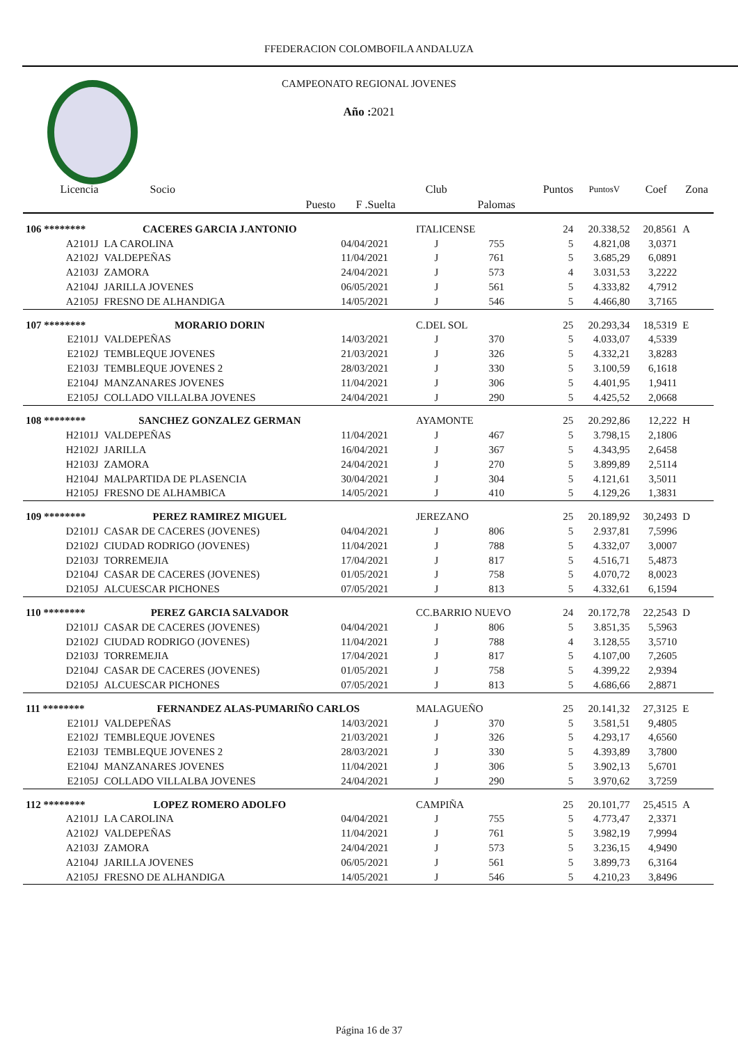FFEDERACION COLOMBOFILA ANDALUZA
CAMPEONATO REGIONAL JOVENES
Año : 2021
| Licencia | Socio | | Club | | Puntos | PuntosV | Coef | Zona |
| --- | --- | --- | --- | --- | --- | --- | --- | --- |
| | Puesto | F .Suelta | | Palomas | | | | |
| 106 ******** | CACERES GARCIA J.ANTONIO | | ITALICENSE | | 24 | 20.338,52 | 20,8561 | A |
| A2101J | LA CAROLINA | 04/04/2021 | J | 755 | 5 | 4.821,08 | 3,0371 | |
| A2102J | VALDEPEÑAS | 11/04/2021 | J | 761 | 5 | 3.685,29 | 6,0891 | |
| A2103J | ZAMORA | 24/04/2021 | J | 573 | 4 | 3.031,53 | 3,2222 | |
| A2104J | JARILLA JOVENES | 06/05/2021 | J | 561 | 5 | 4.333,82 | 4,7912 | |
| A2105J | FRESNO DE ALHANDIGA | 14/05/2021 | J | 546 | 5 | 4.466,80 | 3,7165 | |
| 107 ******** | MORARIO DORIN | | C.DEL SOL | | 25 | 20.293,34 | 18,5319 | E |
| E2101J | VALDEPEÑAS | 14/03/2021 | J | 370 | 5 | 4.033,07 | 4,5339 | |
| E2102J | TEMBLEQUE JOVENES | 21/03/2021 | J | 326 | 5 | 4.332,21 | 3,8283 | |
| E2103J | TEMBLEQUE JOVENES 2 | 28/03/2021 | J | 330 | 5 | 3.100,59 | 6,1618 | |
| E2104J | MANZANARES JOVENES | 11/04/2021 | J | 306 | 5 | 4.401,95 | 1,9411 | |
| E2105J | COLLADO VILLALBA JOVENES | 24/04/2021 | J | 290 | 5 | 4.425,52 | 2,0668 | |
| 108 ******** | SANCHEZ GONZALEZ GERMAN | | AYAMONTE | | 25 | 20.292,86 | 12,222 | H |
| H2101J | VALDEPEÑAS | 11/04/2021 | J | 467 | 5 | 3.798,15 | 2,1806 | |
| H2102J | JARILLA | 16/04/2021 | J | 367 | 5 | 4.343,95 | 2,6458 | |
| H2103J | ZAMORA | 24/04/2021 | J | 270 | 5 | 3.899,89 | 2,5114 | |
| H2104J | MALPARTIDA DE PLASENCIA | 30/04/2021 | J | 304 | 5 | 4.121,61 | 3,5011 | |
| H2105J | FRESNO DE ALHAMBICA | 14/05/2021 | J | 410 | 5 | 4.129,26 | 1,3831 | |
| 109 ******** | PEREZ RAMIREZ MIGUEL | | JEREZANO | | 25 | 20.189,92 | 30,2493 | D |
| D2101J | CASAR DE CACERES (JOVENES) | 04/04/2021 | J | 806 | 5 | 2.937,81 | 7,5996 | |
| D2102J | CIUDAD RODRIGO (JOVENES) | 11/04/2021 | J | 788 | 5 | 4.332,07 | 3,0007 | |
| D2103J | TORREMEJIA | 17/04/2021 | J | 817 | 5 | 4.516,71 | 5,4873 | |
| D2104J | CASAR DE CACERES (JOVENES) | 01/05/2021 | J | 758 | 5 | 4.070,72 | 8,0023 | |
| D2105J | ALCUESCAR PICHONES | 07/05/2021 | J | 813 | 5 | 4.332,61 | 6,1594 | |
| 110 ******** | PEREZ GARCIA SALVADOR | | CC.BARRIO NUEVO | | 24 | 20.172,78 | 22,2543 | D |
| D2101J | CASAR DE CACERES (JOVENES) | 04/04/2021 | J | 806 | 5 | 3.851,35 | 5,5963 | |
| D2102J | CIUDAD RODRIGO (JOVENES) | 11/04/2021 | J | 788 | 4 | 3.128,55 | 3,5710 | |
| D2103J | TORREMEJIA | 17/04/2021 | J | 817 | 5 | 4.107,00 | 7,2605 | |
| D2104J | CASAR DE CACERES (JOVENES) | 01/05/2021 | J | 758 | 5 | 4.399,22 | 2,9394 | |
| D2105J | ALCUESCAR PICHONES | 07/05/2021 | J | 813 | 5 | 4.686,66 | 2,8871 | |
| 111 ******** | FERNANDEZ ALAS-PUMARIÑO CARLOS | | MALAGUEÑO | | 25 | 20.141,32 | 27,3125 | E |
| E2101J | VALDEPEÑAS | 14/03/2021 | J | 370 | 5 | 3.581,51 | 9,4805 | |
| E2102J | TEMBLEQUE JOVENES | 21/03/2021 | J | 326 | 5 | 4.293,17 | 4,6560 | |
| E2103J | TEMBLEQUE JOVENES 2 | 28/03/2021 | J | 330 | 5 | 4.393,89 | 3,7800 | |
| E2104J | MANZANARES JOVENES | 11/04/2021 | J | 306 | 5 | 3.902,13 | 5,6701 | |
| E2105J | COLLADO VILLALBA JOVENES | 24/04/2021 | J | 290 | 5 | 3.970,62 | 3,7259 | |
| 112 ******** | LOPEZ ROMERO ADOLFO | | CAMPIÑA | | 25 | 20.101,77 | 25,4515 | A |
| A2101J | LA CAROLINA | 04/04/2021 | J | 755 | 5 | 4.773,47 | 2,3371 | |
| A2102J | VALDEPEÑAS | 11/04/2021 | J | 761 | 5 | 3.982,19 | 7,9994 | |
| A2103J | ZAMORA | 24/04/2021 | J | 573 | 5 | 3.236,15 | 4,9490 | |
| A2104J | JARILLA JOVENES | 06/05/2021 | J | 561 | 5 | 3.899,73 | 6,3164 | |
| A2105J | FRESNO DE ALHANDIGA | 14/05/2021 | J | 546 | 5 | 4.210,23 | 3,8496 | |
Página 16 de 37